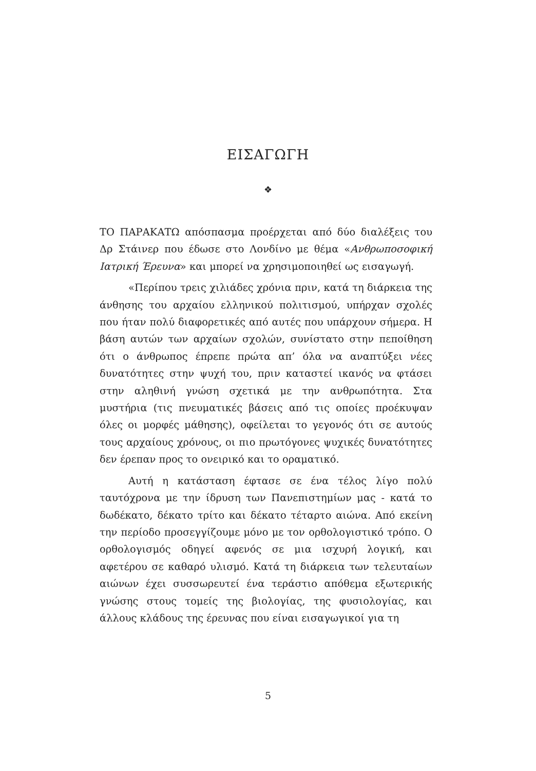ΕΙΣΑΓΩΓΗ
❖
ΤΟ ΠΑΡΑΚΑΤΩ απόσπασμα προέρχεται από δύο διαλέξεις του Δρ Στάινερ που έδωσε στο Λονδίνο με θέμα «Ανθρωποσοφική Ιατρική Έρευνα» και μπορεί να χρησιμοποιηθεί ως εισαγωγή.
«Περίπου τρεις χιλιάδες χρόνια πριν, κατά τη διάρκεια της άνθησης του αρχαίου ελληνικού πολιτισμού, υπήρχαν σχολές που ήταν πολύ διαφορετικές από αυτές που υπάρχουν σήμερα. Η βάση αυτών των αρχαίων σχολών, συνίστατο στην πεποίθηση ότι ο άνθρωπος έπρεπε πρώτα απ’ όλα να αναπτύξει νέες δυνατότητες στην ψυχή του, πριν καταστεί ικανός να φτάσει στην αληθινή γνώση σχετικά με την ανθρωπότητα. Στα μυστήρια (τις πνευματικές βάσεις από τις οποίες προέκυψαν όλες οι μορφές μάθησης), οφείλεται το γεγονός ότι σε αυτούς τους αρχαίους χρόνους, οι πιο πρωτόγονες ψυχικές δυνατότητες δεν έρεπαν προς το ονειρικό και το οραματικό.
Αυτή η κατάσταση έφτασε σε ένα τέλος λίγο πολύ ταυτόχρονα με την ίδρυση των Πανεπιστημίων μας - κατά το δωδέκατο, δέκατο τρίτο και δέκατο τέταρτο αιώνα. Από εκείνη την περίοδο προσεγγίζουμε μόνο με τον ορθολογιστικό τρόπο. Ο ορθολογισμός οδηγεί αφενός σε μια ισχυρή λογική, και αφετέρου σε καθαρό υλισμό. Κατά τη διάρκεια των τελευταίων αιώνων έχει συσσωρευτεί ένα τεράστιο απόθεμα εξωτερικής γνώσης στους τομείς της βιολογίας, της φυσιολογίας, και άλλους κλάδους της έρευνας που είναι εισαγωγικοί για τη
5